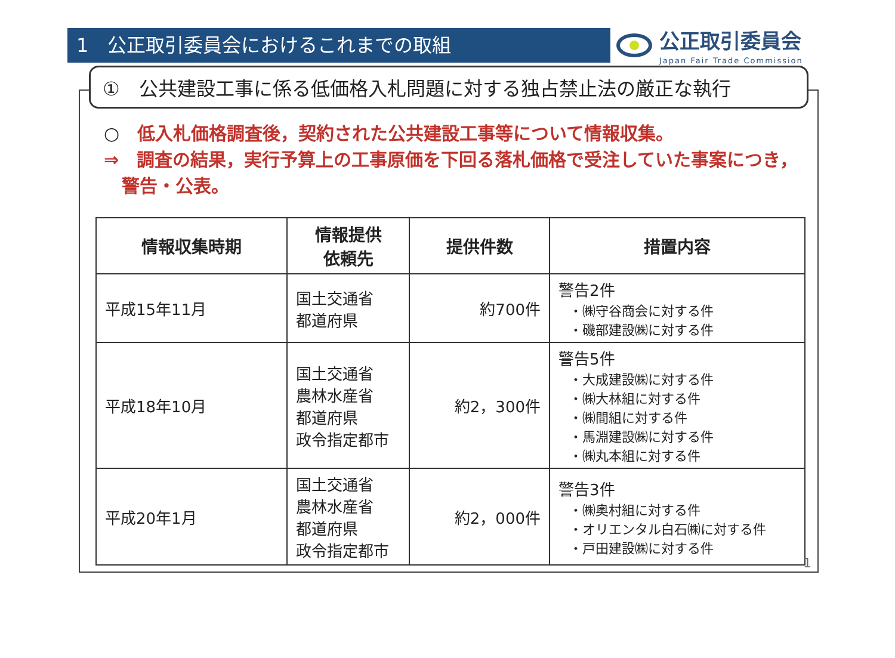1　公正取引委員会におけるこれまでの取組
公正取引委員会
Japan Fair Trade Commission
①　公共建設工事に係る低価格入札問題に対する独占禁止法の厳正な執行
○　低入札価格調査後，契約された公共建設工事等について情報収集。
⇒　調査の結果，実行予算上の工事原価を下回る落札価格で受注していた事案につき，
　警告・公表。
| 情報収集時期 | 情報提供 依頼先 | 提供件数 | 措置内容 |
| --- | --- | --- | --- |
| 平成15年11月 | 国土交通省 都道府県 | 約700件 | 警告2件 ・㈱守谷商会に対する件 ・磯部建設㈱に対する件 |
| 平成18年10月 | 国土交通省 農林水産省 都道府県 政令指定都市 | 約2，300件 | 警告5件 ・大成建設㈱に対する件 ・㈱大林組に対する件 ・㈱間組に対する件 ・馬淵建設㈱に対する件 ・㈱丸本組に対する件 |
| 平成20年1月 | 国土交通省 農林水産省 都道府県 政令指定都市 | 約2，000件 | 警告3件 ・㈱奥村組に対する件 ・オリエンタル白石㈱に対する件 ・戸田建設㈱に対する件 |
1